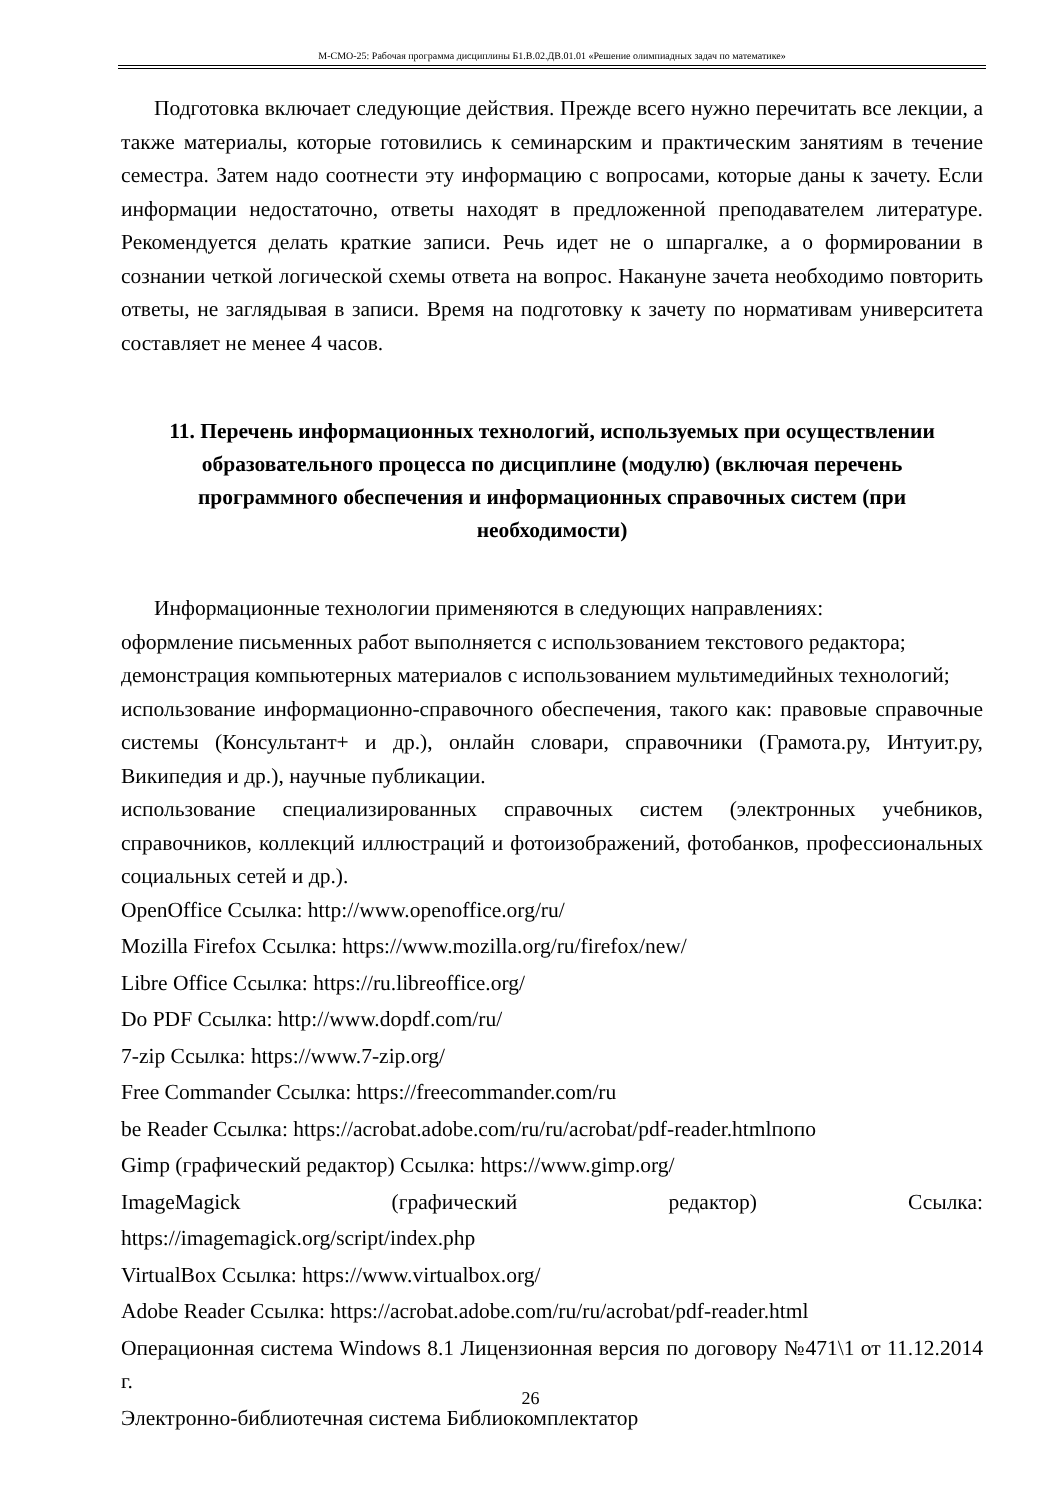М-СМО-25: Рабочая программа дисциплины Б1.В.02.ДВ.01.01 «Решение олимпиадных задач по математике»
Подготовка включает следующие действия. Прежде всего нужно перечитать все лекции, а также материалы, которые готовились к семинарским и практическим занятиям в течение семестра. Затем надо соотнести эту информацию с вопросами, которые даны к зачету. Если информации недостаточно, ответы находят в предложенной преподавателем литературе. Рекомендуется делать краткие записи. Речь идет не о шпаргалке, а о формировании в сознании четкой логической схемы ответа на вопрос. Накануне зачета необходимо повторить ответы, не заглядывая в записи. Время на подготовку к зачету по нормативам университета составляет не менее 4 часов.
11. Перечень информационных технологий, используемых при осуществлении образовательного процесса по дисциплине (модулю) (включая перечень программного обеспечения и информационных справочных систем (при необходимости)
Информационные технологии применяются в следующих направлениях:
оформление письменных работ выполняется с использованием текстового редактора;
демонстрация компьютерных материалов с использованием мультимедийных технологий;
использование информационно-справочного обеспечения, такого как: правовые справочные системы (Консультант+ и др.), онлайн словари, справочники (Грамота.ру, Интуит.ру, Википедия и др.), научные публикации.
использование специализированных справочных систем (электронных учебников, справочников, коллекций иллюстраций и фотоизображений, фотобанков, профессиональных социальных сетей и др.).
OpenOffice Ссылка: http://www.openoffice.org/ru/
Mozilla Firefox Ссылка: https://www.mozilla.org/ru/firefox/new/
Libre Office Ссылка: https://ru.libreoffice.org/
Do PDF Ссылка: http://www.dopdf.com/ru/
7-zip Ссылка: https://www.7-zip.org/
Free Commander Ссылка: https://freecommander.com/ru
be Reader Ссылка: https://acrobat.adobe.com/ru/ru/acrobat/pdf-reader.htmlпопо
Gimp (графический редактор) Ссылка: https://www.gimp.org/
ImageMagick (графический редактор) Ссылка:
https://imagemagick.org/script/index.php
VirtualBox Ссылка: https://www.virtualbox.org/
Adobe Reader Ссылка: https://acrobat.adobe.com/ru/ru/acrobat/pdf-reader.html
Операционная система Windows 8.1 Лицензионная версия по договору №471\1 от 11.12.2014 г.
Электронно-библиотечная система Библиокомплектатор
26